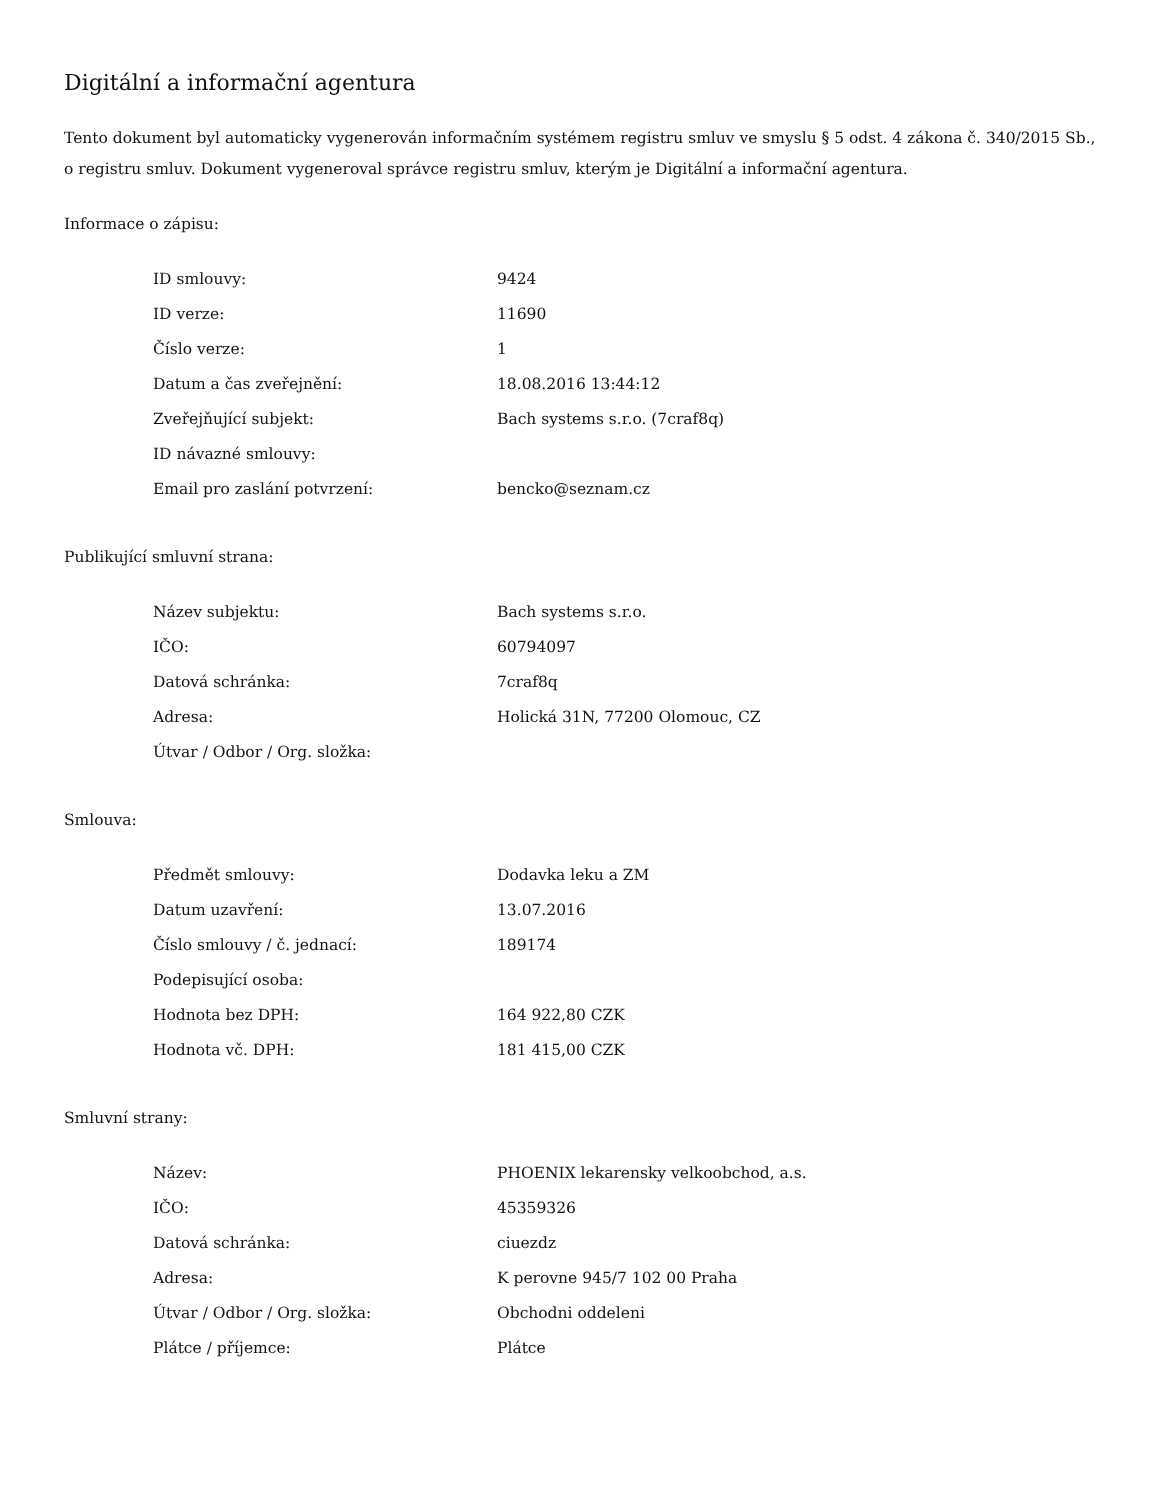Digitální a informační agentura
Tento dokument byl automaticky vygenerován informačním systémem registru smluv ve smyslu § 5 odst. 4 zákona č. 340/2015 Sb., o registru smluv. Dokument vygeneroval správce registru smluv, kterým je Digitální a informační agentura.
Informace o zápisu:
| ID smlouvy: | 9424 |
| ID verze: | 11690 |
| Číslo verze: | 1 |
| Datum a čas zveřejnění: | 18.08.2016 13:44:12 |
| Zveřejňující subjekt: | Bach systems s.r.o. (7craf8q) |
| ID návazné smlouvy: | |
| Email pro zaslání potvrzení: | bencko@seznam.cz |
Publikující smluvní strana:
| Název subjektu: | Bach systems s.r.o. |
| IČO: | 60794097 |
| Datová schránka: | 7craf8q |
| Adresa: | Holická 31N, 77200 Olomouc, CZ |
| Útvar / Odbor / Org. složka: | |
Smlouva:
| Předmět smlouvy: | Dodavka leku a ZM |
| Datum uzavření: | 13.07.2016 |
| Číslo smlouvy / č. jednací: | 189174 |
| Podepisující osoba: | |
| Hodnota bez DPH: | 164 922,80 CZK |
| Hodnota vč. DPH: | 181 415,00 CZK |
Smluvní strany:
| Název: | PHOENIX lekarensky velkoobchod, a.s. |
| IČO: | 45359326 |
| Datová schránka: | ciuezdz |
| Adresa: | K perovne 945/7 102 00 Praha |
| Útvar / Odbor / Org. složka: | Obchodni oddeleni |
| Plátce / příjemce: | Plátce |